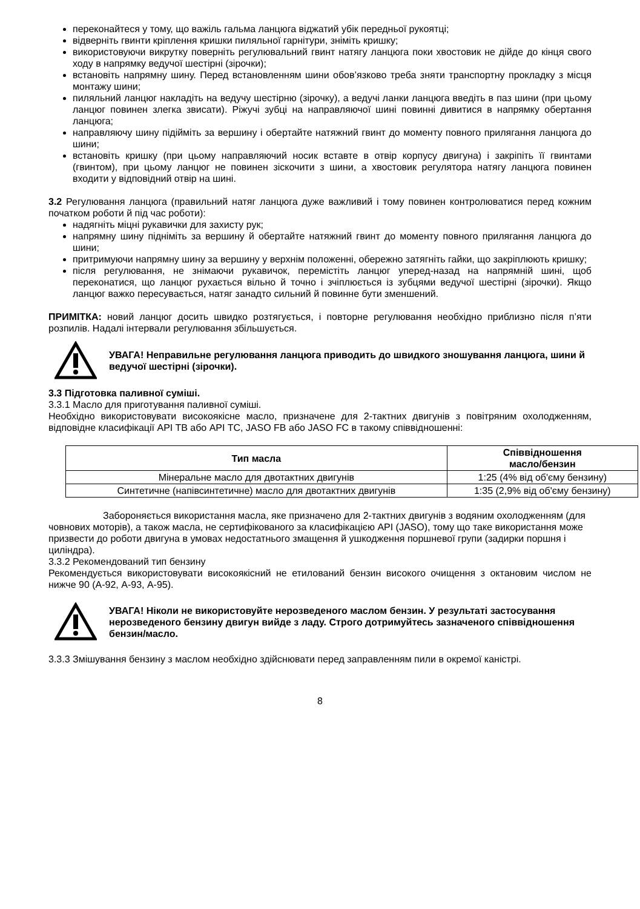переконайтеся у тому, що важіль гальма ланцюга віджатий убік передньої рукоятці;
відверніть гвинти кріплення кришки пиляльної гарнітури, зніміть кришку;
використовуючи викрутку поверніть регулювальний гвинт натягу ланцюга поки хвостовик не дійде до кінця свого ходу в напрямку ведучої шестірні (зірочки);
встановіть напрямну шину. Перед встановленням шини обов’язково треба зняти транспортну прокладку з місця монтажу шини;
пиляльний ланцюг накладіть на ведучу шестірню (зірочку), а ведучі ланки ланцюга введіть в паз шини (при цьому ланцюг повинен злегка звисати). Ріжучі зубці на направляючої шині повинні дивитися в напрямку обертання ланцюга;
направляючу шину підійміть за вершину і обертайте натяжний гвинт до моменту повного прилягання ланцюга до шини;
встановіть кришку (при цьому направляючий носик вставте в отвір корпусу двигуна) і закріпіть її гвинтами (гвинтом), при цьому ланцюг не повинен зіскочити з шини, а хвостовик регулятора натягу ланцюга повинен входити у відповідний отвір на шині.
3.2 Регулювання ланцюга (правильний натяг ланцюга дуже важливий і тому повинен контролюватися перед кожним початком роботи й під час роботи):
надягніть міцні рукавички для захисту рук;
напрямну шину підніміть за вершину й обертайте натяжний гвинт до моменту повного прилягання ланцюга до шини;
притримуючи напрямну шину за вершину у верхнім положенні, обережно затягніть гайки, що закріплюють кришку;
після регулювання, не знімаючи рукавичок, перемістіть ланцюг уперед-назад на напрямній шині, щоб переконатися, що ланцюг рухається вільно й точно і зчіплюється із зубцями ведучої шестірні (зірочки). Якщо ланцюг важко пересувається, натяг занадто сильний й повинне бути зменшений.
ПРИМІТКА: новий ланцюг досить швидко розтягується, і повторне регулювання необхідно приблизно після п’яти розпилів. Надалі інтервали регулювання збільшується.
УВАГА! Неправильне регулювання ланцюга приводить до швидкого зношування ланцюга, шини й ведучої шестірні (зірочки).
3.3 Підготовка паливної суміші.
3.3.1 Масло для приготування паливної суміші.
Необхідно використовувати високоякісне масло, призначене для 2-тактних двигунів з повітряним охолодженням, відповідне класифікації API TB або API TC, JASO FB або JASO FC в такому співвідношенні:
| Тип масла | Співвідношення масло/бензин |
| --- | --- |
| Мінеральне масло для двотактних двигунів | 1:25 (4% від об'єму бензину) |
| Синтетичне (напівсинтетичне) масло для двотактних двигунів | 1:35 (2,9% від об'єму бензину) |
Забороняється використання масла, яке призначено для 2-тактних двигунів з водяним охолодженням (для човнових моторів), а також масла, не сертифікованого за класифікацією API (JASO), тому що таке використання може призвести до роботи двигуна в умовах недостатнього змащення й ушкодження поршневої групи (задирки поршня і циліндра).
3.3.2 Рекомендований тип бензину
Рекомендується використовувати високоякісний не етилований бензин високого очищення з октановим числом не нижче 90 (А-92, А-93, А-95).
УВАГА! Ніколи не використовуйте нерозведеного маслом бензин. У результаті застосування нерозведеного бензину двигун вийде з ладу. Строго дотримуйтесь зазначеного співвідношення бензин/масло.
3.3.3 Змішування бензину з маслом необхідно здійснювати перед заправленням пили в окремої каністрі.
8